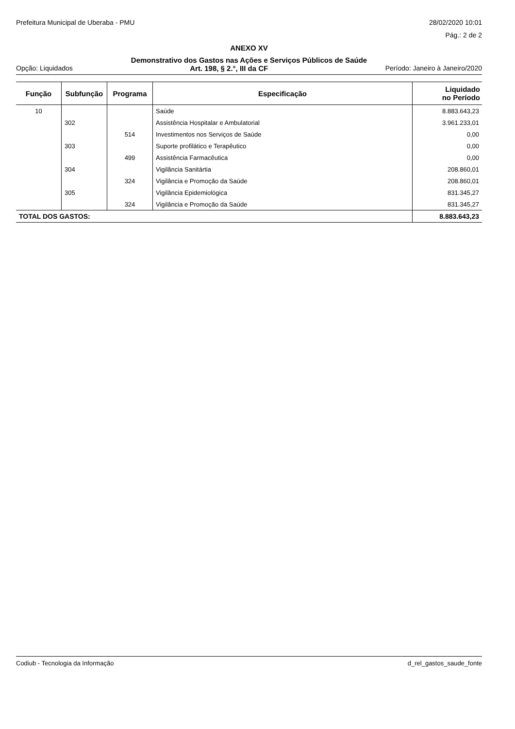Prefeitura Municipal de Uberaba - PMU 28/02/2020 10:01
Pág.: 2 de 2
ANEXO XV
Demonstrativo dos Gastos nas Ações e Serviços Públicos de Saúde
Opção: Liquidados Art. 198, § 2.°, III da CF Período: Janeiro à Janeiro/2020
| Função | Subfunção | Programa | Especificação | Liquidado no Período |
| --- | --- | --- | --- | --- |
| 10 | | | Saúde | 8.883.643,23 |
| | 302 | | Assistência Hospitalar e Ambulatorial | 3.961.233,01 |
| | | 514 | Investimentos nos Serviços de Saúde | 0,00 |
| | 303 | | Suporte profilático e Terapêutico | 0,00 |
| | | 499 | Assistência Farmacêutica | 0,00 |
| | 304 | | Vigilância Sanitártia | 208.860,01 |
| | | 324 | Vigilância e Promoção da Saúde | 208.860,01 |
| | 305 | | Vigilância Epidemiológica | 831.345,27 |
| | | 324 | Vigilância e Promoção da Saúde | 831.345,27 |
| TOTAL DOS GASTOS: | | | | 8.883.643,23 |
Codiub - Tecnologia da Informação d_rel_gastos_saude_fonte